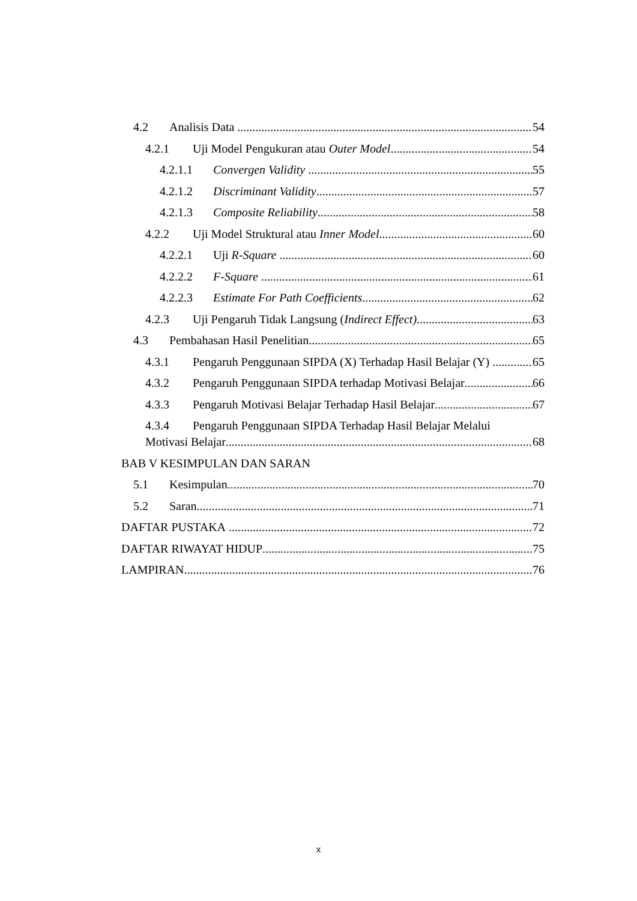4.2 Analisis Data 54
4.2.1 Uji Model Pengukuran atau Outer Model 54
4.2.1.1 Convergen Validity 55
4.2.1.2 Discriminant Validity 57
4.2.1.3 Composite Reliability 58
4.2.2 Uji Model Struktural atau Inner Model 60
4.2.2.1 Uji R-Square 60
4.2.2.2 F-Square 61
4.2.2.3 Estimate For Path Coefficients 62
4.2.3 Uji Pengaruh Tidak Langsung (Indirect Effect) 63
4.3 Pembahasan Hasil Penelitian 65
4.3.1 Pengaruh Penggunaan SIPDA (X) Terhadap Hasil Belajar (Y) 65
4.3.2 Pengaruh Penggunaan SIPDA terhadap Motivasi Belajar 66
4.3.3 Pengaruh Motivasi Belajar Terhadap Hasil Belajar 67
4.3.4 Pengaruh Penggunaan SIPDA Terhadap Hasil Belajar Melalui
Motivasi Belajar 68
BAB V KESIMPULAN DAN SARAN
5.1 Kesimpulan 70
5.2 Saran 71
DAFTAR PUSTAKA 72
DAFTAR RIWAYAT HIDUP 75
LAMPIRAN 76
x